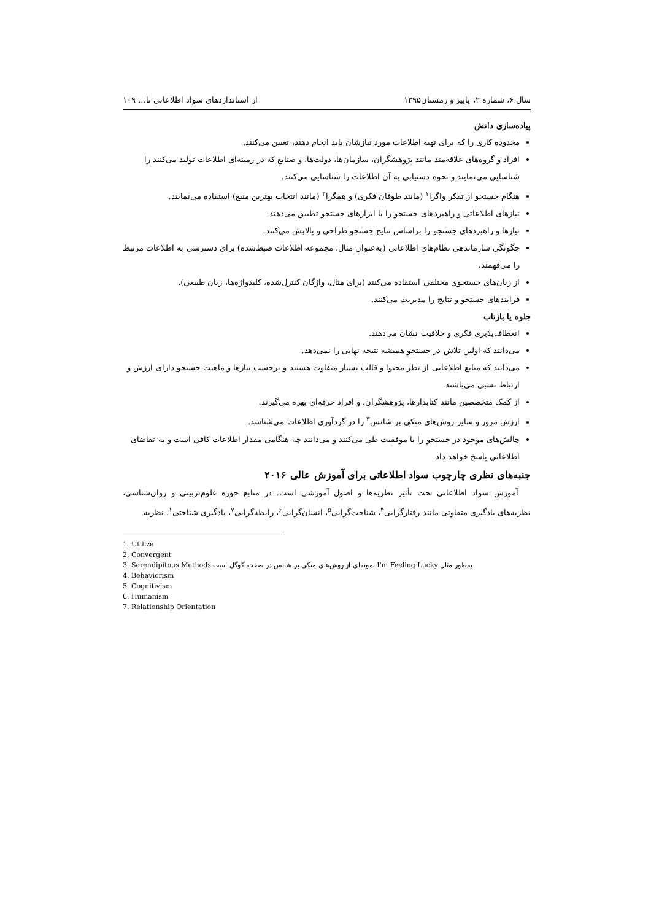سال ۶، شماره ۲، پاییز و زمستان۱۳۹۵ از استانداردهای سواد اطلاعاتی تا... ۱۰۹
پیاده‌سازی دانش
محدوده کاری را که برای تهیه اطلاعات مورد نیازشان باید انجام دهند، تعیین می‌کنند.
افراد و گروه‌های علاقه‌مند مانند پژوهشگران، سازمان‌ها، دولت‌ها، و صنایع که در زمینه‌ای اطلاعات تولید می‌کنند را شناسایی می‌نمایند و نحوه دستیابی به آن اطلاعات را شناسایی می‌کنند.
هنگام جستجو از تفکر واگرا<sup>۱</sup> (مانند طوفان فکری) و همگرا<sup>۲</sup> (مانند انتخاب بهترین منبع) استفاده می‌نمایند.
نیازهای اطلاعاتی و راهبردهای جستجو را با ابزارهای جستجو تطبیق می‌دهند.
نیازها و راهبردهای جستجو را براساس نتایج جستجو طراحی و پالایش می‌کنند.
چگونگی سازماندهی نظام‌های اطلاعاتی (به‌عنوان مثال، مجموعه اطلاعات ضبط‌شده) برای دسترسی به اطلاعات مرتبط را می‌فهمند.
از زبان‌های جستجوی مختلفی استفاده می‌کنند (برای مثال، واژگان کنترل‌شده، کلیدواژه‌ها، زبان طبیعی).
فرایندهای جستجو و نتایج را مدیریت می‌کنند.
جلوه یا بازتاب
انعطاف‌پذیری فکری و خلاقیت نشان می‌دهند.
می‌دانند که اولین تلاش در جستجو همیشه نتیجه نهایی را نمی‌دهد.
می‌دانند که منابع اطلاعاتی از نظر محتوا و قالب بسیار متفاوت هستند و برحسب نیازها و ماهیت جستجو دارای ارزش و ارتباط نسبی می‌باشند.
از کمک متخصصین مانند کتابدارها، پژوهشگران، و افراد حرفه‌ای بهره می‌گیرند.
ارزش مرور و سایر روش‌های متکی بر شانس<sup>۳</sup> را در گردآوری اطلاعات می‌شناسد.
چالش‌های موجود در جستجو را با موفقیت طی می‌کنند و می‌دانند چه هنگامی مقدار اطلاعات کافی است و به تقاضای اطلاعاتی پاسخ خواهد داد.
جنبه‌های نظری چارچوب سواد اطلاعاتی برای آموزش عالی ۲۰۱۶
آموزش سواد اطلاعاتی تحت تأثیر نظریه‌ها و اصول آموزشی است. در منابع حوزه علوم‌تربیتی و روان‌شناسی، نظریه‌های یادگیری متفاوتی مانند رفتارگرایی<sup>۴</sup>، شناخت‌گرایی<sup>۵</sup>، انسان‌گرایی<sup>۶</sup>، رابطه‌گرایی<sup>۷</sup>، یادگیری شناختی<sup>۱</sup>، نظریه
1. Utilize
2. Convergent
3. Serendipitous Methods به‌طور مثال I'm Feeling Lucky نمونه‌ای از روش‌های متکی بر شانس در صفحه گوگل است
4. Behaviorism
5. Cognitivism
6. Humanism
7. Relationship Orientation